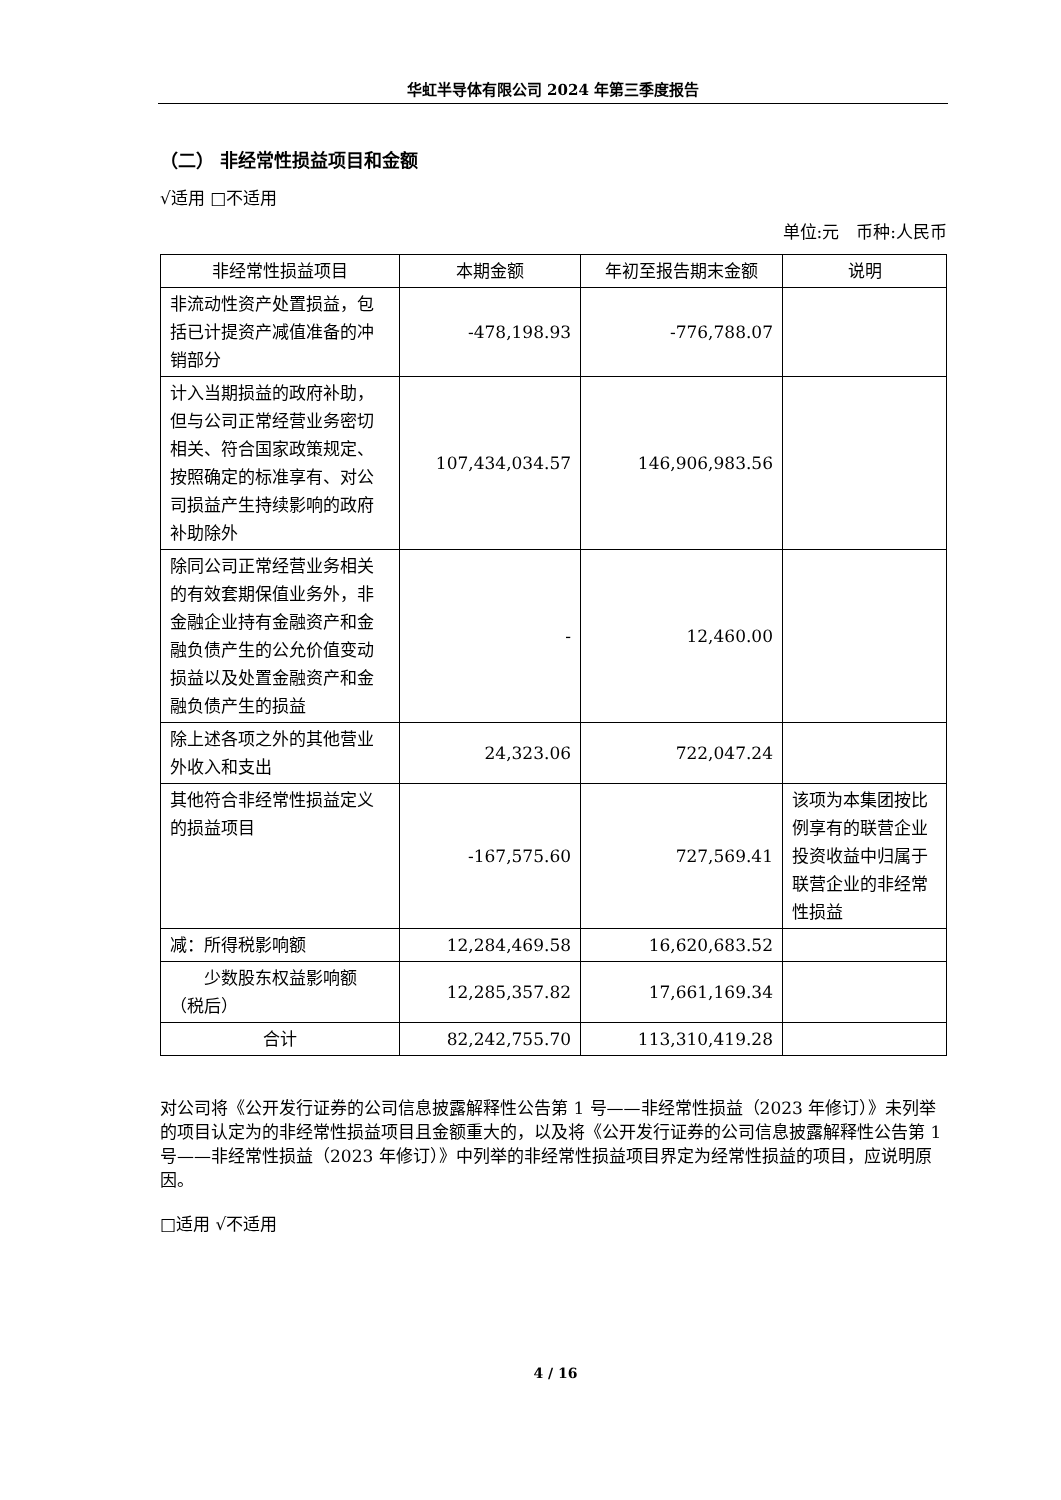华虹半导体有限公司 2024 年第三季度报告
（二） 非经常性损益项目和金额
√适用 □不适用
单位:元　币种:人民币
| 非经常性损益项目 | 本期金额 | 年初至报告期末金额 | 说明 |
| --- | --- | --- | --- |
| 非流动性资产处置损益，包括已计提资产减值准备的冲销部分 | -478,198.93 | -776,788.07 | |
| 计入当期损益的政府补助，但与公司正常经营业务密切相关、符合国家政策规定、按照确定的标准享有、对公司损益产生持续影响的政府补助除外 | 107,434,034.57 | 146,906,983.56 | |
| 除同公司正常经营业务相关的有效套期保值业务外，非金融企业持有金融资产和金融负债产生的公允价值变动损益以及处置金融资产和金融负债产生的损益 | - | 12,460.00 | |
| 除上述各项之外的其他营业外收入和支出 | 24,323.06 | 722,047.24 | |
| 其他符合非经常性损益定义的损益项目 | -167,575.60 | 727,569.41 | 该项为本集团按比例享有的联营企业投资收益中归属于联营企业的非经常性损益 |
| 减：所得税影响额 | 12,284,469.58 | 16,620,683.52 | |
| 少数股东权益影响额（税后） | 12,285,357.82 | 17,661,169.34 | |
| 合计 | 82,242,755.70 | 113,310,419.28 | |
对公司将《公开发行证券的公司信息披露解释性公告第 1 号——非经常性损益（2023 年修订）》未列举的项目认定为的非经常性损益项目且金额重大的，以及将《公开发行证券的公司信息披露解释性公告第 1 号——非经常性损益（2023 年修订）》中列举的非经常性损益项目界定为经常性损益的项目，应说明原因。
□适用 √不适用
4 / 16